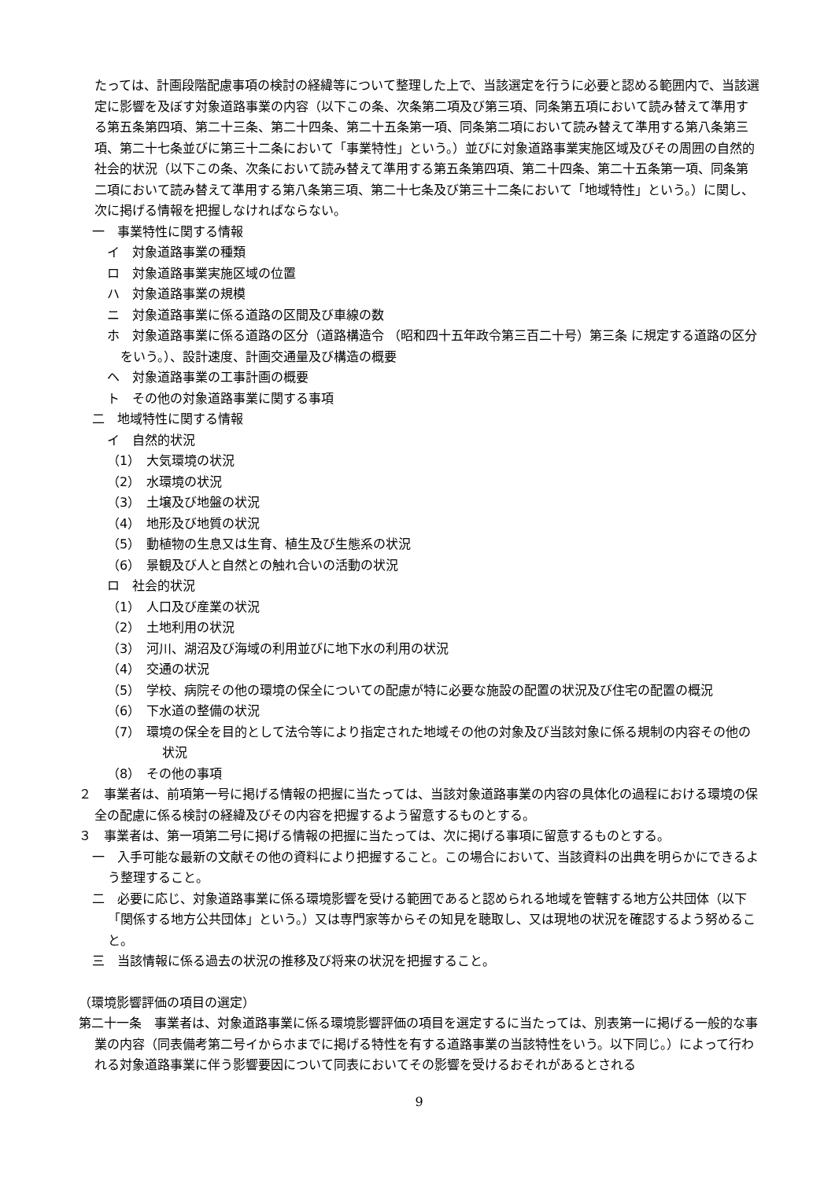たっては、計画段階配慮事項の検討の経緯等について整理した上で、当該選定を行うに必要と認める範囲内で、当該選定に影響を及ぼす対象道路事業の内容（以下この条、次条第二項及び第三項、同条第五項において読み替えて準用する第五条第四項、第二十三条、第二十四条、第二十五条第一項、同条第二項において読み替えて準用する第八条第三項、第二十七条並びに第三十二条において「事業特性」という。）並びに対象道路事業実施区域及びその周囲の自然的社会的状況（以下この条、次条において読み替えて準用する第五条第四項、第二十四条、第二十五条第一項、同条第二項において読み替えて準用する第八条第三項、第二十七条及び第三十二条において「地域特性」という。）に関し、次に掲げる情報を把握しなければならない。
一　事業特性に関する情報
イ　対象道路事業の種類
ロ　対象道路事業実施区域の位置
ハ　対象道路事業の規模
ニ　対象道路事業に係る道路の区間及び車線の数
ホ　対象道路事業に係る道路の区分（道路構造令 （昭和四十五年政令第三百二十号）第三条 に規定する道路の区分をいう。）、設計速度、計画交通量及び構造の概要
ヘ　対象道路事業の工事計画の概要
ト　その他の対象道路事業に関する事項
二　地域特性に関する情報
イ　自然的状況
（1）　大気環境の状況
（2）　水環境の状況
（3）　土壌及び地盤の状況
（4）　地形及び地質の状況
（5）　動植物の生息又は生育、植生及び生態系の状況
（6）　景観及び人と自然との触れ合いの活動の状況
ロ　社会的状況
（1）　人口及び産業の状況
（2）　土地利用の状況
（3）　河川、湖沼及び海域の利用並びに地下水の利用の状況
（4）　交通の状況
（5）　学校、病院その他の環境の保全についての配慮が特に必要な施設の配置の状況及び住宅の配置の概況
（6）　下水道の整備の状況
（7）　環境の保全を目的として法令等により指定された地域その他の対象及び当該対象に係る規制の内容その他の状況
（8）　その他の事項
２　事業者は、前項第一号に掲げる情報の把握に当たっては、当該対象道路事業の内容の具体化の過程における環境の保全の配慮に係る検討の経緯及びその内容を把握するよう留意するものとする。
３　事業者は、第一項第二号に掲げる情報の把握に当たっては、次に掲げる事項に留意するものとする。
一　入手可能な最新の文献その他の資料により把握すること。この場合において、当該資料の出典を明らかにできるよう整理すること。
二　必要に応じ、対象道路事業に係る環境影響を受ける範囲であると認められる地域を管轄する地方公共団体（以下「関係する地方公共団体」という。）又は専門家等からその知見を聴取し、又は現地の状況を確認するよう努めること。
三　当該情報に係る過去の状況の推移及び将来の状況を把握すること。
（環境影響評価の項目の選定）
第二十一条　事業者は、対象道路事業に係る環境影響評価の項目を選定するに当たっては、別表第一に掲げる一般的な事業の内容（同表備考第二号イからホまでに掲げる特性を有する道路事業の当該特性をいう。以下同じ。）によって行われる対象道路事業に伴う影響要因について同表においてその影響を受けるおそれがあるとされる
9